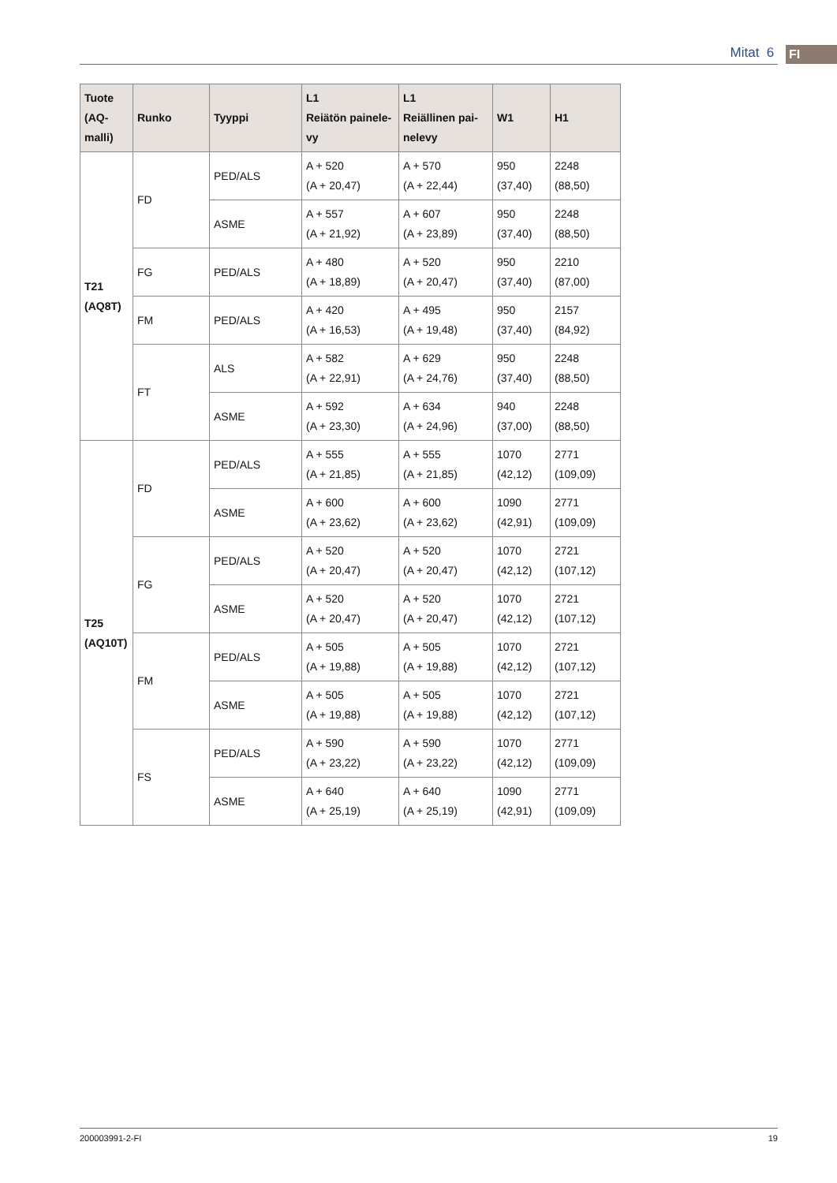Mitat 6 FI
| Tuote (AQ- malli) | Runko | Tyyppi | L1 Reiätön painele- vy | L1 Reiällinen pai- nelevy | W1 | H1 |
| --- | --- | --- | --- | --- | --- | --- |
| T21 (AQ8T) | FD | PED/ALS | A + 520 (A + 20,47) | A + 570 (A + 22,44) | 950 (37,40) | 2248 (88,50) |
| | | ASME | A + 557 (A + 21,92) | A + 607 (A + 23,89) | 950 (37,40) | 2248 (88,50) |
| | FG | PED/ALS | A + 480 (A + 18,89) | A + 520 (A + 20,47) | 950 (37,40) | 2210 (87,00) |
| | FM | PED/ALS | A + 420 (A + 16,53) | A + 495 (A + 19,48) | 950 (37,40) | 2157 (84,92) |
| | FT | ALS | A + 582 (A + 22,91) | A + 629 (A + 24,76) | 950 (37,40) | 2248 (88,50) |
| | | ASME | A + 592 (A + 23,30) | A + 634 (A + 24,96) | 940 (37,00) | 2248 (88,50) |
| T25 (AQ10T) | FD | PED/ALS | A + 555 (A + 21,85) | A + 555 (A + 21,85) | 1070 (42,12) | 2771 (109,09) |
| | | ASME | A + 600 (A + 23,62) | A + 600 (A + 23,62) | 1090 (42,91) | 2771 (109,09) |
| | FG | PED/ALS | A + 520 (A + 20,47) | A + 520 (A + 20,47) | 1070 (42,12) | 2721 (107,12) |
| | | ASME | A + 520 (A + 20,47) | A + 520 (A + 20,47) | 1070 (42,12) | 2721 (107,12) |
| | FM | PED/ALS | A + 505 (A + 19,88) | A + 505 (A + 19,88) | 1070 (42,12) | 2721 (107,12) |
| | | ASME | A + 505 (A + 19,88) | A + 505 (A + 19,88) | 1070 (42,12) | 2721 (107,12) |
| | FS | PED/ALS | A + 590 (A + 23,22) | A + 590 (A + 23,22) | 1070 (42,12) | 2771 (109,09) |
| | | ASME | A + 640 (A + 25,19) | A + 640 (A + 25,19) | 1090 (42,91) | 2771 (109,09) |
200003991-2-FI 19